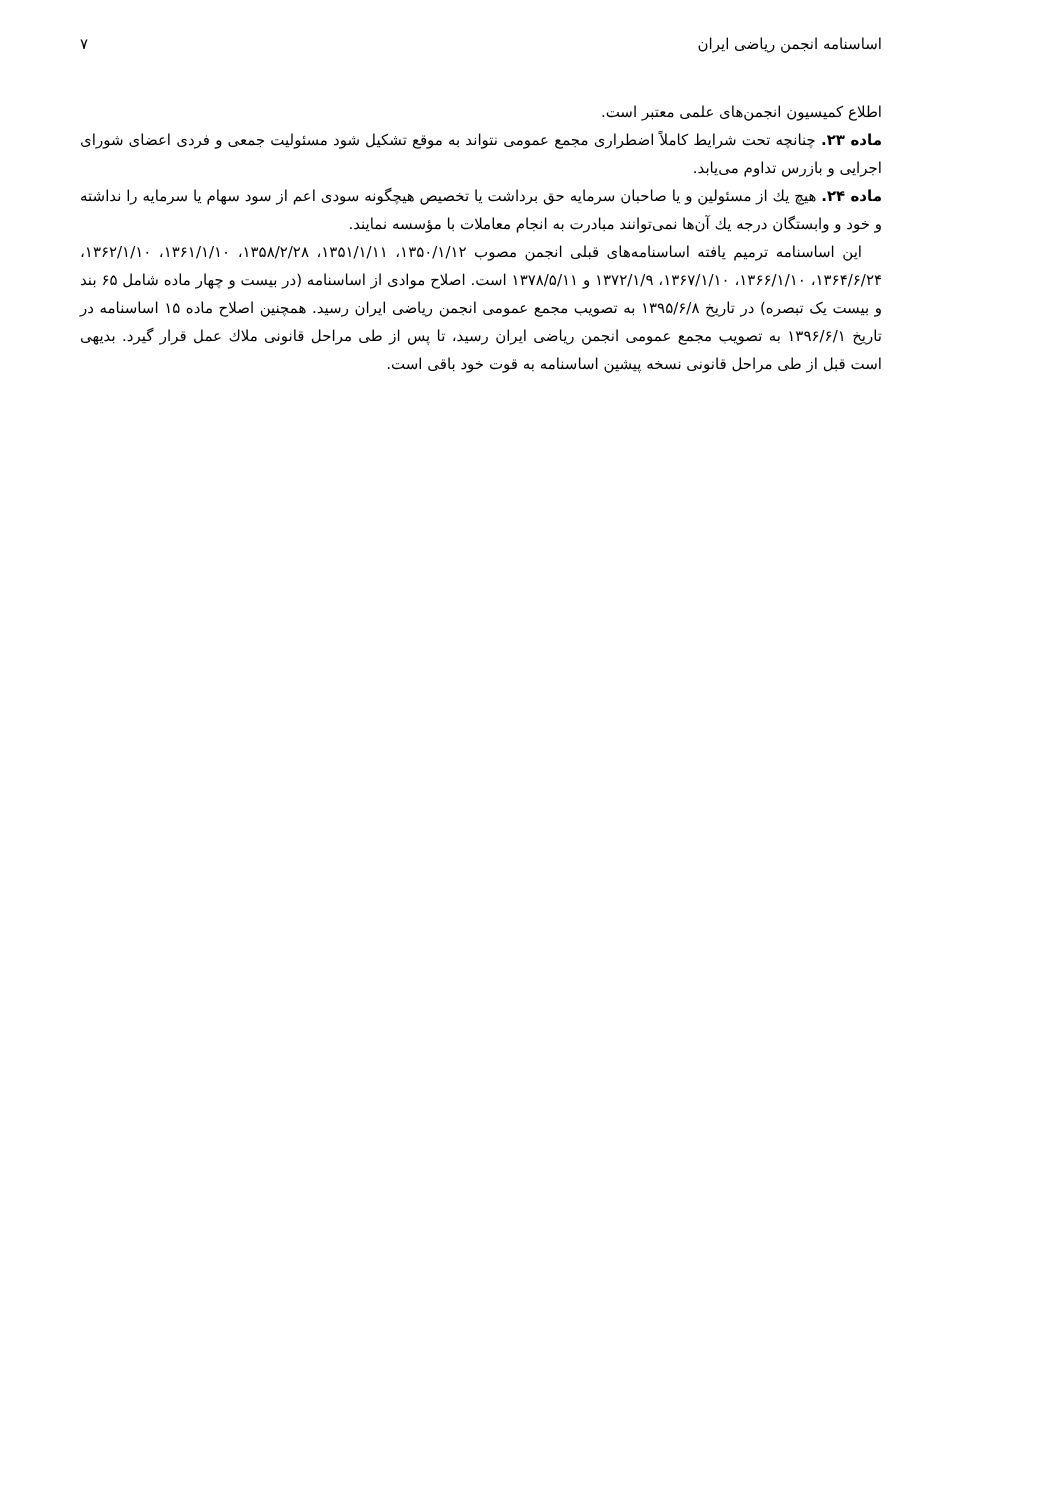اساسنامه انجمن ریاضی ایران ۷
اطلاع کمیسیون انجمن‌های علمی معتبر است.
ماده ۲۳. چنانچه تحت شرایط کاملاً اضطراری مجمع عمومی نتواند به موقع تشکیل شود مسئولیت جمعی و فردی اعضای شورای اجرایی و بازرس تداوم می‌یابد.
ماده ۲۴. هیچ یك از مسئولین و یا صاحبان سرمایه حق برداشت یا تخصیص هیچگونه سودی اعم از سود سهام یا سرمایه را نداشته و خود و وابستگان درجه یك آن‌ها نمی‌توانند مبادرت به انجام معاملات با مؤسسه نمایند.
این اساسنامه ترمیم یافته اساسنامه‌های قبلی انجمن مصوب ۱۳۵۰/۱/۱۲، ۱۳۵۱/۱/۱۱، ۱۳۵۸/۲/۲۸، ۱۳۶۱/۱/۱۰، ۱۳۶۲/۱/۱۰، ۱۳۶۴/۶/۲۴، ۱۳۶۶/۱/۱۰، ۱۳۶۷/۱/۱۰، ۱۳۷۲/۱/۹ و ۱۳۷۸/۵/۱۱ است. اصلاح موادی از اساسنامه (در بیست و چهار ماده شامل ۶۵ بند و بیست یک تبصره) در تاریخ ۱۳۹۵/۶/۸ به تصویب مجمع عمومی انجمن ریاضی ایران رسید. همچنین اصلاح ماده ۱۵ اساسنامه در تاریخ ۱۳۹۶/۶/۱ به تصویب مجمع عمومی انجمن ریاضی ایران رسید، تا پس از طی مراحل قانونی ملاك عمل قرار گیرد. بدیهی است قبل از طی مراحل قانونی نسخه پیشین اساسنامه به قوت خود باقی است.